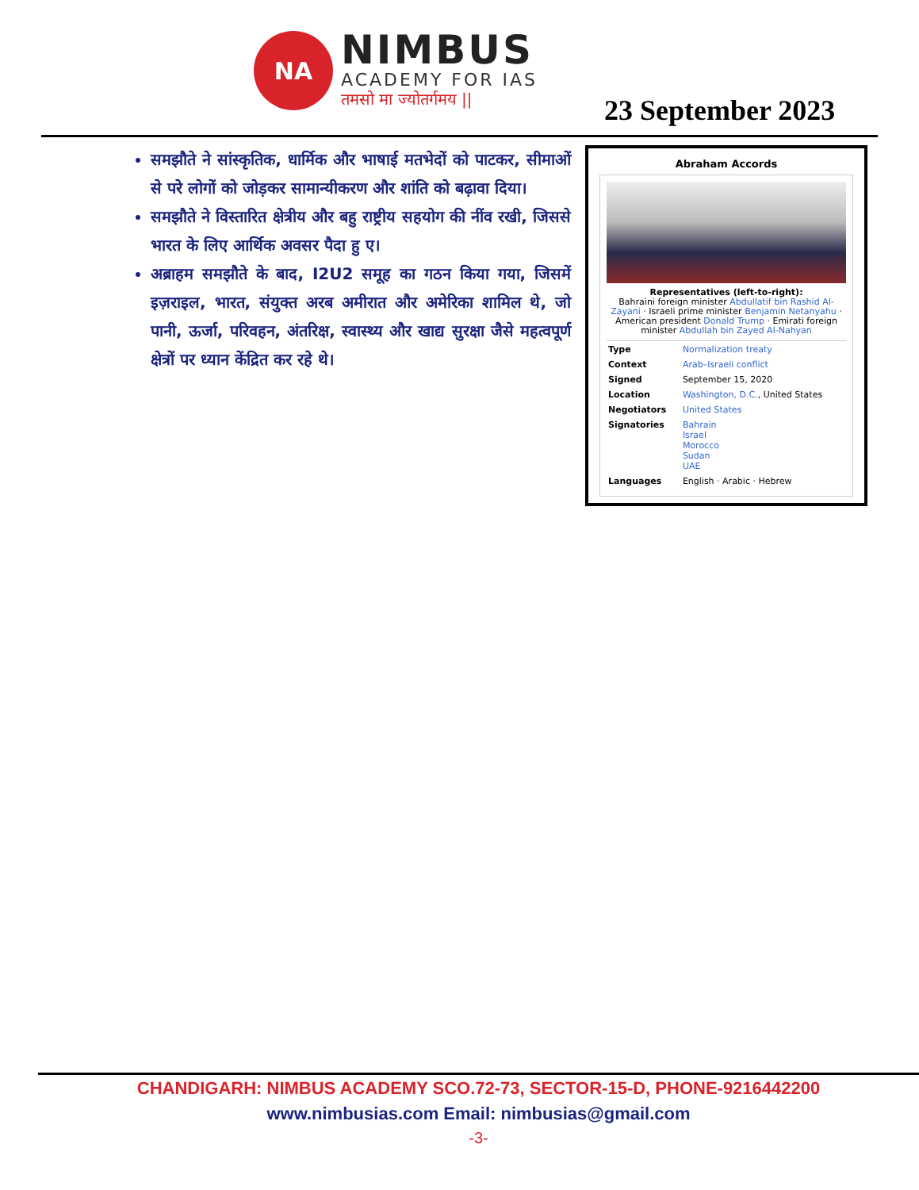NA
NIMBUS
ACADEMY FOR IAS
तमसो मा ज्योतर्गमय ||
23 September 2023
समझौते ने सांस्कृतिक, धार्मिक और भाषाई मतभेदों को पाटकर, सीमाओं से परे लोगों को जोड़कर सामान्यीकरण और शांति को बढ़ावा दिया।
समझौते ने विस्तारित क्षेत्रीय और बहु राष्ट्रीय सहयोग की नींव रखी, जिससे भारत के लिए आर्थिक अवसर पैदा हु ए।
अब्राहम समझौते के बाद, I2U2 समूह का गठन किया गया, जिसमें इज़राइल, भारत, संयुक्त अरब अमीरात और अमेरिका शामिल थे, जो पानी, ऊर्जा, परिवहन, अंतरिक्ष, स्वास्थ्य और खाद्य सुरक्षा जैसे महत्वपूर्ण क्षेत्रों पर ध्यान केंद्रित कर रहे थे।
Abraham Accords
Representatives (left-to-right):
Bahraini foreign minister Abdullatif bin Rashid Al-Zayani · Israeli prime minister Benjamin Netanyahu · American president Donald Trump · Emirati foreign minister Abdullah bin Zayed Al-Nahyan
| Type | Normalization treaty |
| Context | Arab–Israeli conflict |
| Signed | September 15, 2020 |
| Location | Washington, D.C. , United States |
| Negotiators | United States |
| Signatories | Bahrain Israel Morocco Sudan UAE |
| Languages | English · Arabic · Hebrew |
CHANDIGARH: NIMBUS ACADEMY SCO.72-73, SECTOR-15-D, PHONE-9216442200
www.nimbusias.com Email: nimbusias@gmail.com
-3-